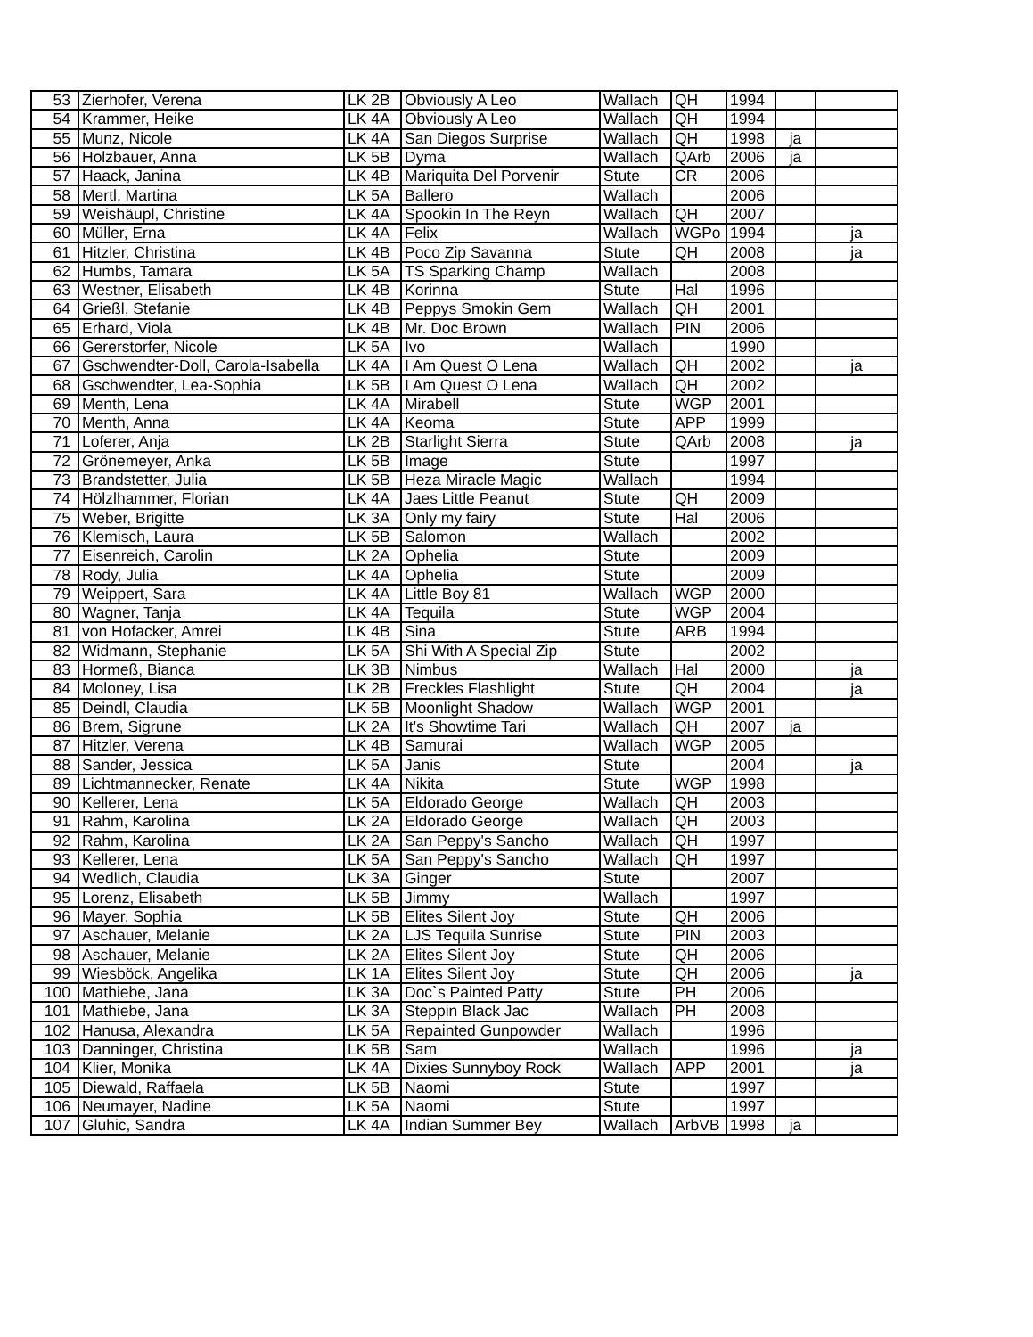| 53 | Zierhofer, Verena | LK 2B | Obviously A Leo | Wallach | QH | 1994 | | |
| 54 | Krammer, Heike | LK 4A | Obviously A Leo | Wallach | QH | 1994 | | |
| 55 | Munz, Nicole | LK 4A | San Diegos Surprise | Wallach | QH | 1998 | ja | |
| 56 | Holzbauer, Anna | LK 5B | Dyma | Wallach | QArb | 2006 | ja | |
| 57 | Haack, Janina | LK 4B | Mariquita Del Porvenir | Stute | CR | 2006 | | |
| 58 | Mertl, Martina | LK 5A | Ballero | Wallach | | 2006 | | |
| 59 | Weishäupl, Christine | LK 4A | Spookin In The Reyn | Wallach | QH | 2007 | | |
| 60 | Müller, Erna | LK 4A | Felix | Wallach | WGPo | 1994 | | ja |
| 61 | Hitzler, Christina | LK 4B | Poco Zip Savanna | Stute | QH | 2008 | | ja |
| 62 | Humbs, Tamara | LK 5A | TS Sparking Champ | Wallach | | 2008 | | |
| 63 | Westner, Elisabeth | LK 4B | Korinna | Stute | Hal | 1996 | | |
| 64 | Grießl, Stefanie | LK 4B | Peppys Smokin Gem | Wallach | QH | 2001 | | |
| 65 | Erhard, Viola | LK 4B | Mr. Doc Brown | Wallach | PIN | 2006 | | |
| 66 | Gererstorfer, Nicole | LK 5A | Ivo | Wallach | | 1990 | | |
| 67 | Gschwendter-Doll, Carola-Isabella | LK 4A | I Am Quest O Lena | Wallach | QH | 2002 | | ja |
| 68 | Gschwendter, Lea-Sophia | LK 5B | I Am Quest O Lena | Wallach | QH | 2002 | | |
| 69 | Menth, Lena | LK 4A | Mirabell | Stute | WGP | 2001 | | |
| 70 | Menth, Anna | LK 4A | Keoma | Stute | APP | 1999 | | |
| 71 | Loferer, Anja | LK 2B | Starlight Sierra | Stute | QArb | 2008 | | ja |
| 72 | Grönemeyer, Anka | LK 5B | Image | Stute | | 1997 | | |
| 73 | Brandstetter, Julia | LK 5B | Heza Miracle Magic | Wallach | | 1994 | | |
| 74 | Hölzlhammer, Florian | LK 4A | Jaes Little Peanut | Stute | QH | 2009 | | |
| 75 | Weber, Brigitte | LK 3A | Only my fairy | Stute | Hal | 2006 | | |
| 76 | Klemisch, Laura | LK 5B | Salomon | Wallach | | 2002 | | |
| 77 | Eisenreich, Carolin | LK 2A | Ophelia | Stute | | 2009 | | |
| 78 | Rody, Julia | LK 4A | Ophelia | Stute | | 2009 | | |
| 79 | Weippert, Sara | LK 4A | Little Boy 81 | Wallach | WGP | 2000 | | |
| 80 | Wagner, Tanja | LK 4A | Tequila | Stute | WGP | 2004 | | |
| 81 | von Hofacker, Amrei | LK 4B | Sina | Stute | ARB | 1994 | | |
| 82 | Widmann, Stephanie | LK 5A | Shi With A Special Zip | Stute | | 2002 | | |
| 83 | Hormeß, Bianca | LK 3B | Nimbus | Wallach | Hal | 2000 | | ja |
| 84 | Moloney, Lisa | LK 2B | Freckles Flashlight | Stute | QH | 2004 | | ja |
| 85 | Deindl, Claudia | LK 5B | Moonlight Shadow | Wallach | WGP | 2001 | | |
| 86 | Brem, Sigrune | LK 2A | It's Showtime Tari | Wallach | QH | 2007 | ja | |
| 87 | Hitzler, Verena | LK 4B | Samurai | Wallach | WGP | 2005 | | |
| 88 | Sander, Jessica | LK 5A | Janis | Stute | | 2004 | | ja |
| 89 | Lichtmannecker, Renate | LK 4A | Nikita | Stute | WGP | 1998 | | |
| 90 | Kellerer, Lena | LK 5A | Eldorado George | Wallach | QH | 2003 | | |
| 91 | Rahm, Karolina | LK 2A | Eldorado George | Wallach | QH | 2003 | | |
| 92 | Rahm, Karolina | LK 2A | San Peppy's Sancho | Wallach | QH | 1997 | | |
| 93 | Kellerer, Lena | LK 5A | San Peppy's Sancho | Wallach | QH | 1997 | | |
| 94 | Wedlich, Claudia | LK 3A | Ginger | Stute | | 2007 | | |
| 95 | Lorenz, Elisabeth | LK 5B | Jimmy | Wallach | | 1997 | | |
| 96 | Mayer, Sophia | LK 5B | Elites Silent Joy | Stute | QH | 2006 | | |
| 97 | Aschauer, Melanie | LK 2A | LJS Tequila Sunrise | Stute | PIN | 2003 | | |
| 98 | Aschauer, Melanie | LK 2A | Elites Silent Joy | Stute | QH | 2006 | | |
| 99 | Wiesböck, Angelika | LK 1A | Elites Silent Joy | Stute | QH | 2006 | | ja |
| 100 | Mathiebe, Jana | LK 3A | Doc`s Painted Patty | Stute | PH | 2006 | | |
| 101 | Mathiebe, Jana | LK 3A | Steppin Black Jac | Wallach | PH | 2008 | | |
| 102 | Hanusa, Alexandra | LK 5A | Repainted Gunpowder | Wallach | | 1996 | | |
| 103 | Danninger, Christina | LK 5B | Sam | Wallach | | 1996 | | ja |
| 104 | Klier, Monika | LK 4A | Dixies Sunnyboy Rock | Wallach | APP | 2001 | | ja |
| 105 | Diewald, Raffaela | LK 5B | Naomi | Stute | | 1997 | | |
| 106 | Neumayer, Nadine | LK 5A | Naomi | Stute | | 1997 | | |
| 107 | Gluhic, Sandra | LK 4A | Indian Summer Bey | Wallach | ArbVB | 1998 | ja | |